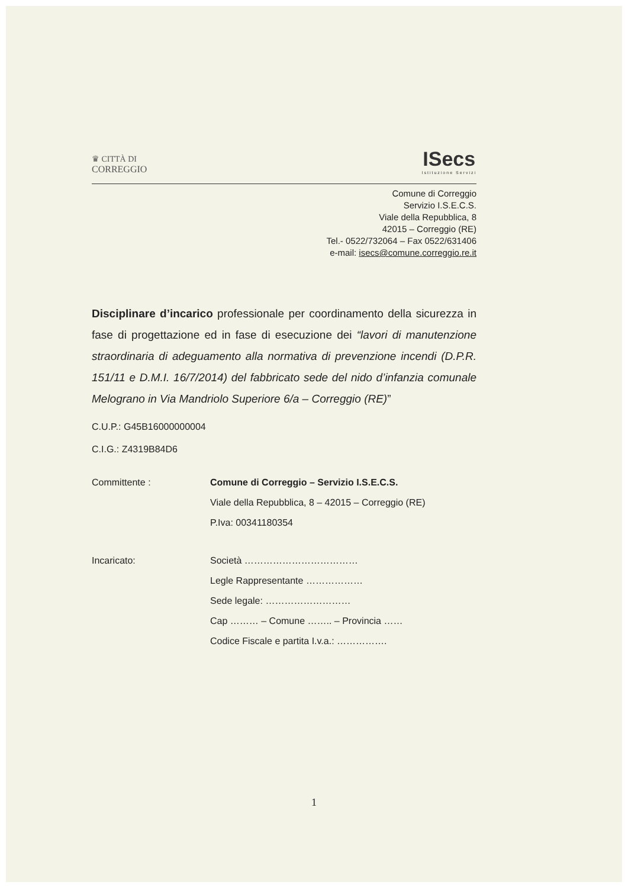♛ CITTÀ DI
CORREGGIO
ISecs
Istituzione Servizi
Comune di Correggio
Servizio I.S.E.C.S.
Viale della Repubblica, 8
42015 – Correggio (RE)
Tel.- 0522/732064 – Fax 0522/631406
e-mail: isecs@comune.correggio.re.it
Disciplinare d’incarico professionale per coordinamento della sicurezza in fase di progettazione ed in fase di esecuzione dei “lavori di manutenzione straordinaria di adeguamento alla normativa di prevenzione incendi (D.P.R. 151/11 e D.M.I. 16/7/2014) del fabbricato sede del nido d’infanzia comunale Melograno in Via Mandriolo Superiore 6/a – Correggio (RE)”
C.U.P.: G45B16000000004
C.I.G.: Z4319B84D6
Committente : Comune di Correggio – Servizio I.S.E.C.S.
Viale della Repubblica, 8 – 42015 – Correggio (RE)
P.Iva: 00341180354
Incaricato: Società ………………………………
Legle Rappresentante ………………
Sede legale: ………………………
Cap ……… – Comune …….. – Provincia ……
Codice Fiscale e partita I.v.a.: …………….
1